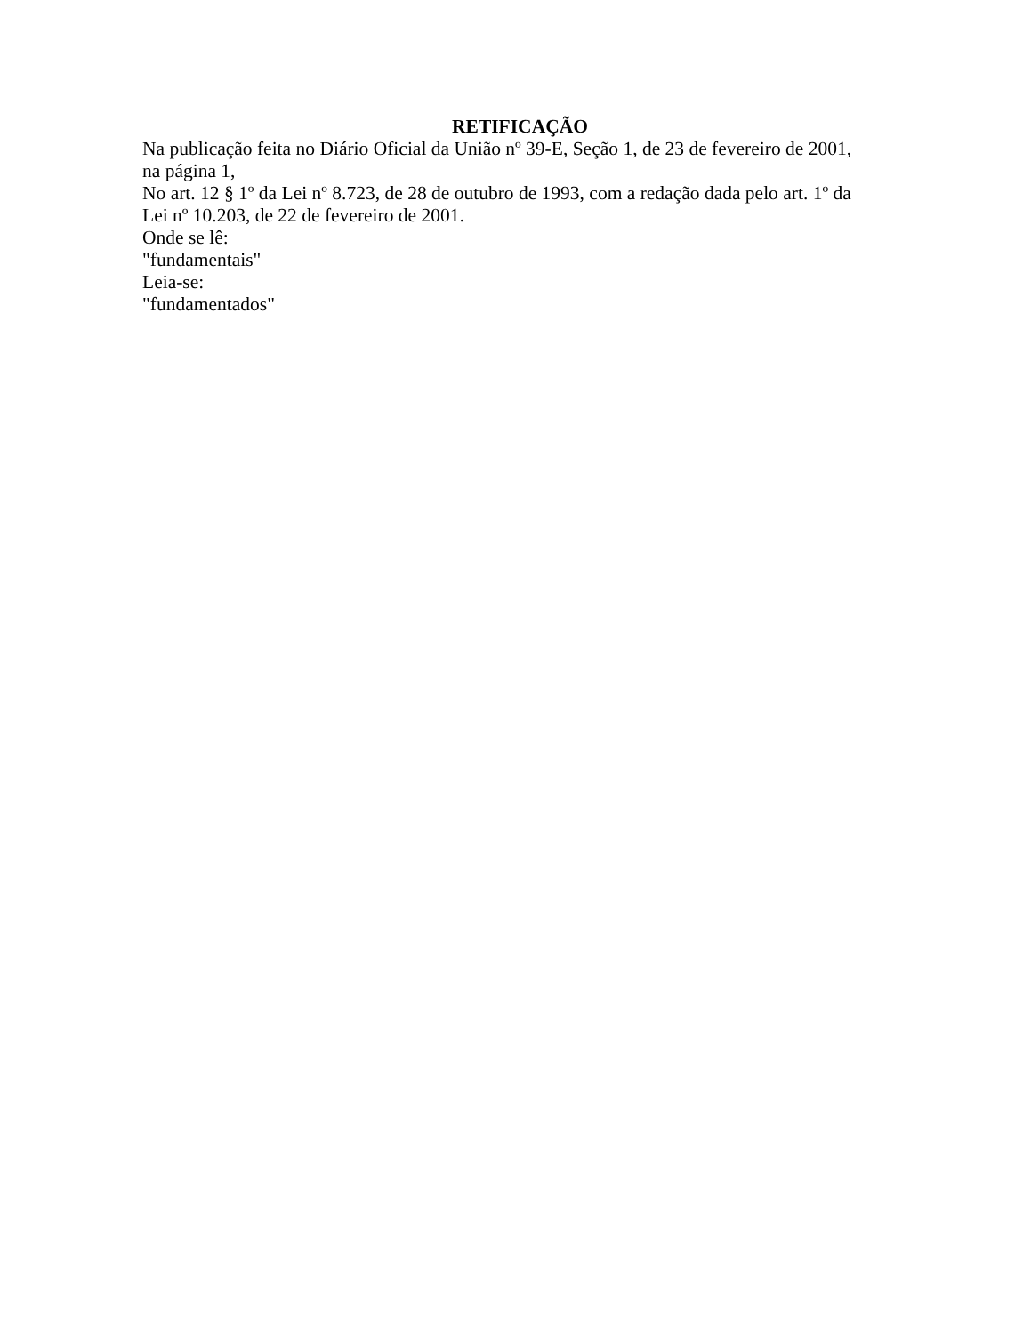RETIFICAÇÃO
Na publicação feita no Diário Oficial da União nº 39-E, Seção 1, de 23 de fevereiro de 2001, na página 1,
No art. 12 § 1º da Lei nº 8.723, de 28 de outubro de 1993, com a redação dada pelo art. 1º da Lei nº 10.203, de 22 de fevereiro de 2001.
Onde se lê:
"fundamentais"
Leia-se:
"fundamentados"